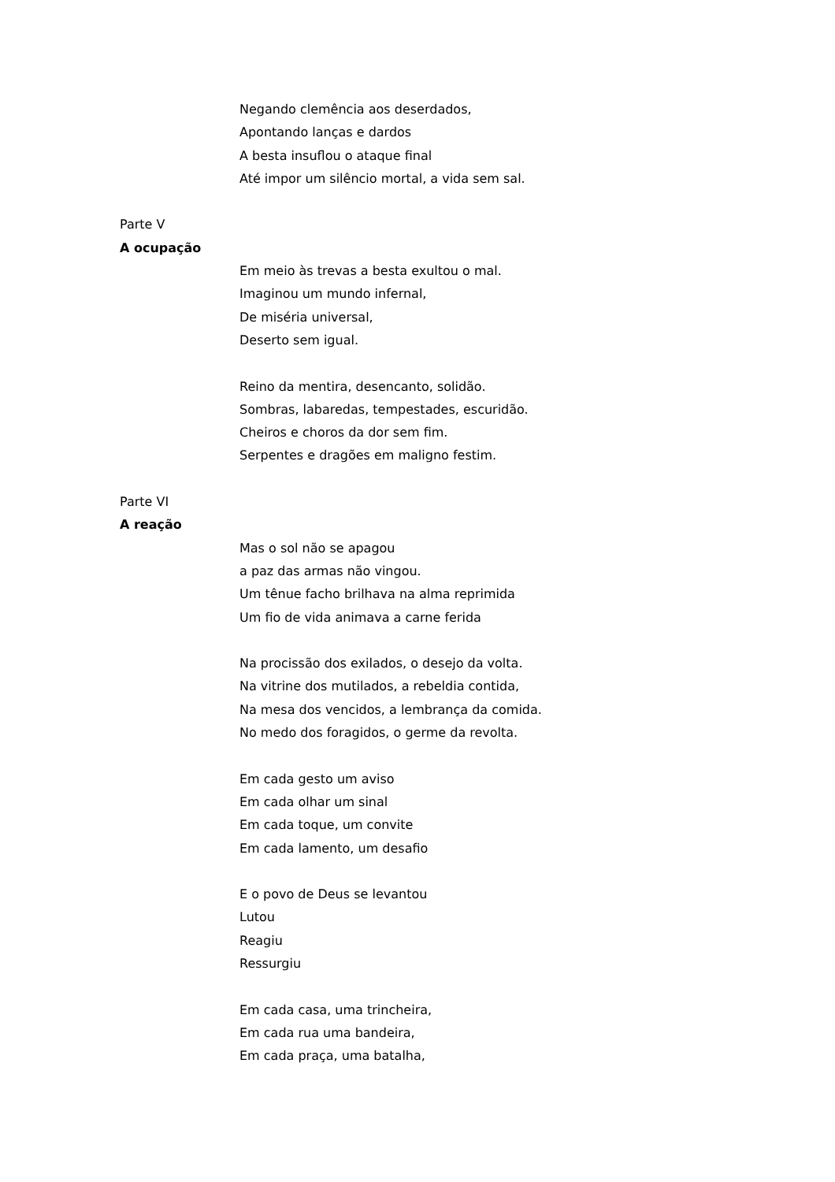Negando clemência aos deserdados,
Apontando lanças e dardos
A besta insuflou o ataque final
Até impor um silêncio mortal, a vida sem sal.
Parte V
A ocupação
Em meio às trevas a besta exultou o mal.
Imaginou um mundo infernal,
De miséria universal,
Deserto sem igual.
Reino da mentira, desencanto, solidão.
Sombras, labaredas, tempestades, escuridão.
Cheiros e choros da dor sem fim.
Serpentes e dragões em maligno festim.
Parte VI
A reação
Mas o sol não se apagou
a paz das armas não vingou.
Um tênue facho brilhava na alma reprimida
Um fio de vida animava a carne ferida
Na procissão dos exilados, o desejo da volta.
Na vitrine dos mutilados, a rebeldia contida,
Na mesa dos vencidos, a lembrança da comida.
No medo dos foragidos, o germe da revolta.
Em cada gesto um aviso
Em cada olhar um sinal
Em cada toque, um convite
Em cada lamento, um desafio
E o povo de Deus se levantou
Lutou
Reagiu
Ressurgiu
Em cada casa, uma trincheira,
Em cada rua uma bandeira,
Em cada praça, uma batalha,